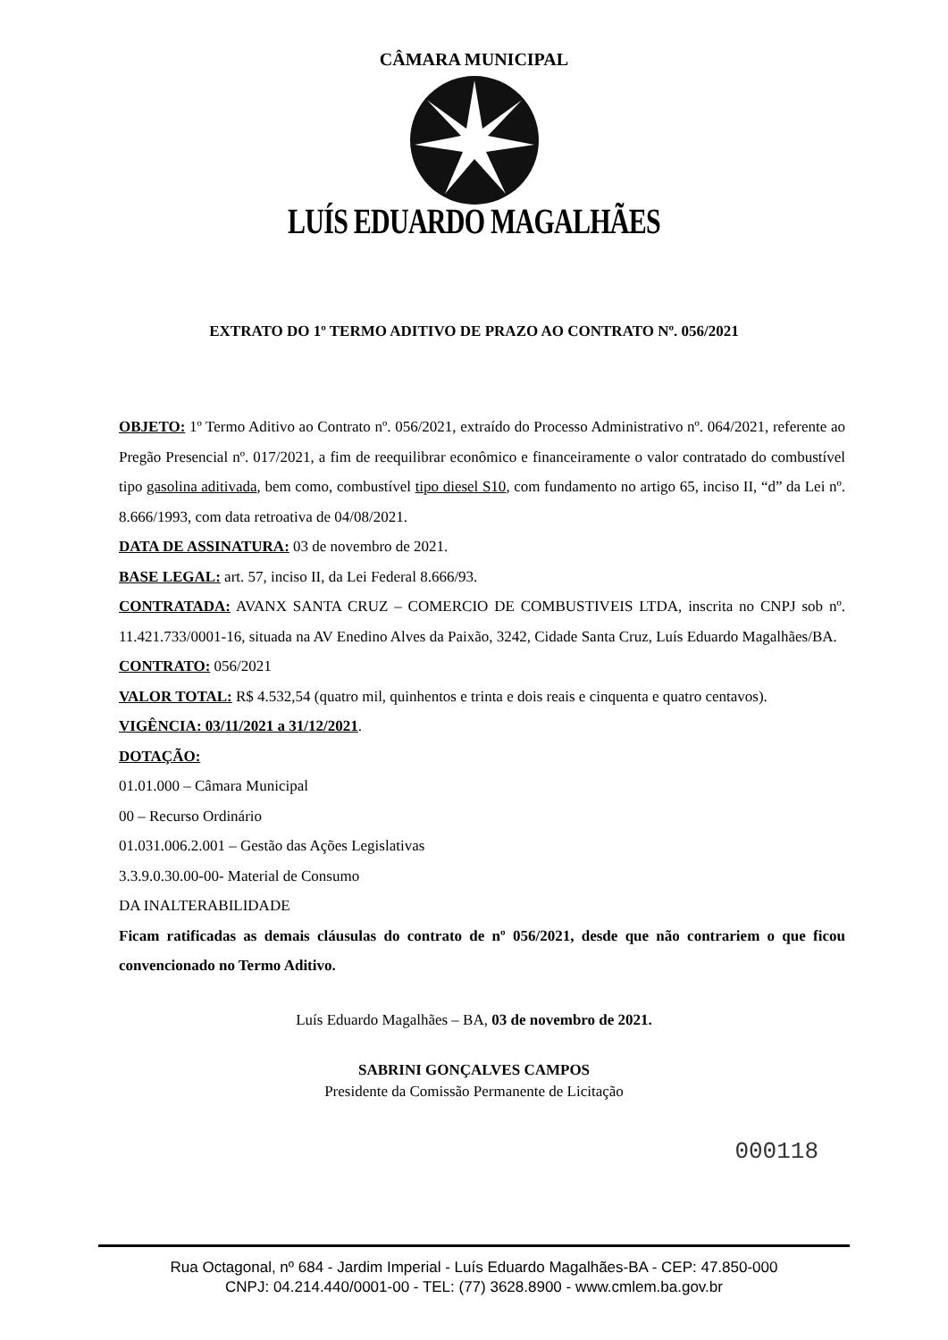CÂMARA MUNICIPAL
LUÍS EDUARDO MAGALHÃES
EXTRATO DO 1º TERMO ADITIVO DE PRAZO AO CONTRATO Nº. 056/2021
OBJETO: 1º Termo Aditivo ao Contrato nº. 056/2021, extraído do Processo Administrativo nº. 064/2021, referente ao Pregão Presencial nº. 017/2021, a fim de reequilibrar econômico e financeiramente o valor contratado do combustível tipo gasolina aditivada, bem como, combustível tipo diesel S10, com fundamento no artigo 65, inciso II, “d” da Lei nº. 8.666/1993, com data retroativa de 04/08/2021.
DATA DE ASSINATURA: 03 de novembro de 2021.
BASE LEGAL: art. 57, inciso II, da Lei Federal 8.666/93.
CONTRATADA: AVANX SANTA CRUZ – COMERCIO DE COMBUSTIVEIS LTDA, inscrita no CNPJ sob nº. 11.421.733/0001-16, situada na AV Enedino Alves da Paixão, 3242, Cidade Santa Cruz, Luís Eduardo Magalhães/BA.
CONTRATO: 056/2021
VALOR TOTAL: R$ 4.532,54 (quatro mil, quinhentos e trinta e dois reais e cinquenta e quatro centavos).
VIGÊNCIA: 03/11/2021 a 31/12/2021.
DOTAÇÃO:
01.01.000 – Câmara Municipal
00 – Recurso Ordinário
01.031.006.2.001 – Gestão das Ações Legislativas
3.3.9.0.30.00-00- Material de Consumo
DA INALTERABILIDADE
Ficam ratificadas as demais cláusulas do contrato de nº 056/2021, desde que não contrariem o que ficou convencionado no Termo Aditivo.
Luís Eduardo Magalhães – BA, 03 de novembro de 2021.
SABRINI GONÇALVES CAMPOS
Presidente da Comissão Permanente de Licitação
000118
Rua Octagonal, nº 684 - Jardim Imperial - Luís Eduardo Magalhães-BA - CEP: 47.850-000
CNPJ: 04.214.440/0001-00 - TEL: (77) 3628.8900 - www.cmlem.ba.gov.br